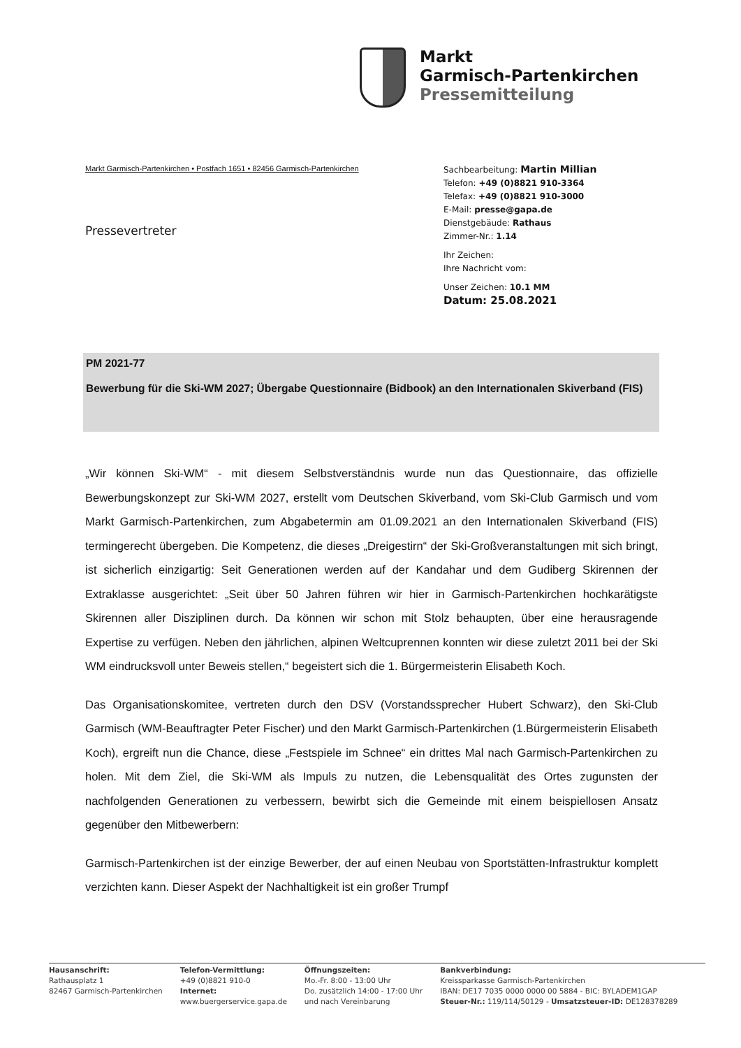Markt
Garmisch-Partenkirchen
Pressemitteilung
Markt Garmisch-Partenkirchen • Postfach 1651 • 82456 Garmisch-Partenkirchen
Pressevertreter
Sachbearbeitung: Martin Millian
Telefon: +49 (0)8821 910-3364
Telefax: +49 (0)8821 910-3000
E-Mail: presse@gapa.de
Dienstgebäude: Rathaus
Zimmer-Nr.: 1.14
Ihr Zeichen:
Ihre Nachricht vom:
Unser Zeichen: 10.1 MM
Datum: 25.08.2021
PM 2021-77
Bewerbung für die Ski-WM 2027; Übergabe Questionnaire (Bidbook) an den Internationalen Skiverband (FIS)
„Wir können Ski-WM“ - mit diesem Selbstverständnis wurde nun das Questionnaire, das offizielle Bewerbungskonzept zur Ski-WM 2027, erstellt vom Deutschen Skiverband, vom Ski-Club Garmisch und vom Markt Garmisch-Partenkirchen, zum Abgabetermin am 01.09.2021 an den Internationalen Skiverband (FIS) termingerecht übergeben. Die Kompetenz, die dieses „Dreigestirn“ der Ski-Großveranstaltungen mit sich bringt, ist sicherlich einzigartig: Seit Generationen werden auf der Kandahar und dem Gudiberg Skirennen der Extraklasse ausgerichtet: „Seit über 50 Jahren führen wir hier in Garmisch-Partenkirchen hochkarätigste Skirennen aller Disziplinen durch. Da können wir schon mit Stolz behaupten, über eine herausragende Expertise zu verfügen. Neben den jährlichen, alpinen Weltcuprennen konnten wir diese zuletzt 2011 bei der Ski WM eindrucksvoll unter Beweis stellen,“ begeistert sich die 1. Bürgermeisterin Elisabeth Koch.
Das Organisationskomitee, vertreten durch den DSV (Vorstandssprecher Hubert Schwarz), den Ski-Club Garmisch (WM-Beauftragter Peter Fischer) und den Markt Garmisch-Partenkirchen (1.Bürgermeisterin Elisabeth Koch), ergreift nun die Chance, diese „Festspiele im Schnee“ ein drittes Mal nach Garmisch-Partenkirchen zu holen. Mit dem Ziel, die Ski-WM als Impuls zu nutzen, die Lebensqualität des Ortes zugunsten der nachfolgenden Generationen zu verbessern, bewirbt sich die Gemeinde mit einem beispiellosen Ansatz gegenüber den Mitbewerbern:
Garmisch-Partenkirchen ist der einzige Bewerber, der auf einen Neubau von Sportstätten-Infrastruktur komplett verzichten kann. Dieser Aspekt der Nachhaltigkeit ist ein großer Trumpf
Hausanschrift:
Rathausplatz 1
82467 Garmisch-Partenkirchen
Telefon-Vermittlung:
+49 (0)8821 910-0
Internet:
www.buergerservice.gapa.de
Öffnungszeiten:
Mo.-Fr. 8:00 - 13:00 Uhr
Do. zusätzlich 14:00 - 17:00 Uhr
und nach Vereinbarung
Bankverbindung:
Kreissparkasse Garmisch-Partenkirchen
IBAN: DE17 7035 0000 0000 00 5884 - BIC: BYLADEM1GAP
Steuer-Nr.: 119/114/50129 - Umsatzsteuer-ID: DE128378289